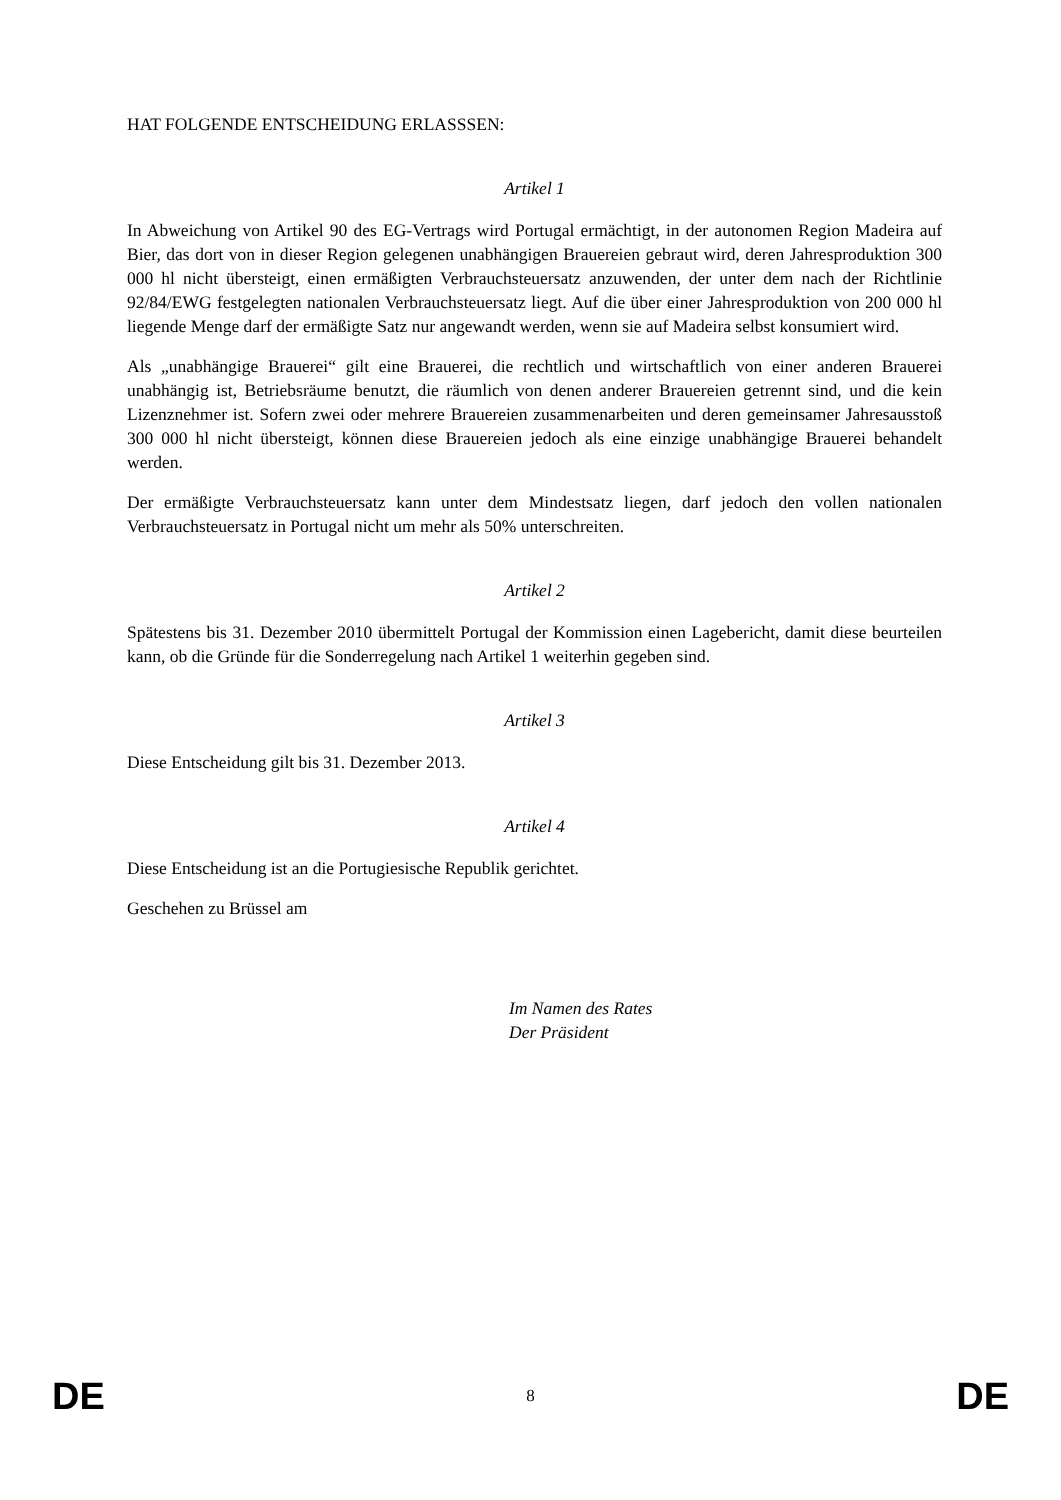HAT FOLGENDE ENTSCHEIDUNG ERLASSSEN:
Artikel 1
In Abweichung von Artikel 90 des EG-Vertrags wird Portugal ermächtigt, in der autonomen Region Madeira auf Bier, das dort von in dieser Region gelegenen unabhängigen Brauereien gebraut wird, deren Jahresproduktion 300 000 hl nicht übersteigt, einen ermäßigten Verbrauchsteuersatz anzuwenden, der unter dem nach der Richtlinie 92/84/EWG festgelegten nationalen Verbrauchsteuersatz liegt. Auf die über einer Jahresproduktion von 200 000 hl liegende Menge darf der ermäßigte Satz nur angewandt werden, wenn sie auf Madeira selbst konsumiert wird.
Als „unabhängige Brauerei“ gilt eine Brauerei, die rechtlich und wirtschaftlich von einer anderen Brauerei unabhängig ist, Betriebsräume benutzt, die räumlich von denen anderer Brauereien getrennt sind, und die kein Lizenznehmer ist. Sofern zwei oder mehrere Brauereien zusammenarbeiten und deren gemeinsamer Jahresausstoß 300 000 hl nicht übersteigt, können diese Brauereien jedoch als eine einzige unabhängige Brauerei behandelt werden.
Der ermäßigte Verbrauchsteuersatz kann unter dem Mindestsatz liegen, darf jedoch den vollen nationalen Verbrauchsteuersatz in Portugal nicht um mehr als 50% unterschreiten.
Artikel 2
Spätestens bis 31. Dezember 2010 übermittelt Portugal der Kommission einen Lagebericht, damit diese beurteilen kann, ob die Gründe für die Sonderregelung nach Artikel 1 weiterhin gegeben sind.
Artikel 3
Diese Entscheidung gilt bis 31. Dezember 2013.
Artikel 4
Diese Entscheidung ist an die Portugiesische Republik gerichtet.
Geschehen zu Brüssel am
Im Namen des Rates
Der Präsident
DE 8 DE